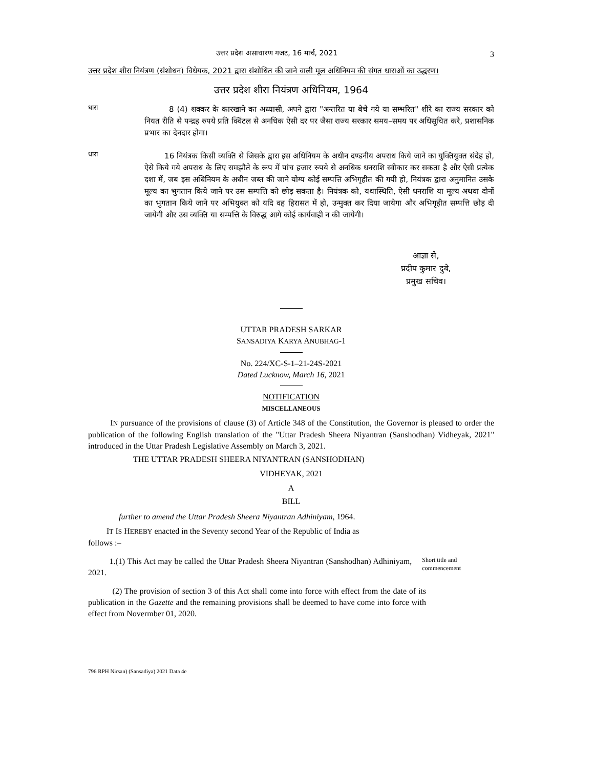उत्तर प्रदेश असाधारण गजट, 16 मार्च, 2021 3
उत्तर प्रदेश शीरा नियंत्रण (संशोधन) विधेयक, 2021 द्वारा संशोधित की जाने वाली मूल अधिनियम की संगत धाराओं का उद्धरण।
उत्तर प्रदेश शीरा नियंत्रण अधिनियम, 1964
धारा
8 (4) शक्कर के कारखाने का अध्यासी, अपने द्वारा "अन्तरित या बेचे गये या सम्भरित" शीरे का राज्य सरकार को नियत रीति से पन्द्रह रुपये प्रति क्विंटल से अनधिक ऐसी दर पर जैसा राज्य सरकार समय–समय पर अधिसूचित करे, प्रशासनिक प्रभार का देनदार होगा।
धारा
16 नियंत्रक किसी व्यक्ति से जिसके द्वारा इस अधिनियम के अधीन दण्डनीय अपराध किये जाने का युक्तियुक्त संदेह हो, ऐसे किये गये अपराध के लिए समझौते के रूप में पांच हजार रुपये से अनधिक धनराशि स्वीकार कर सकता है और ऐसी प्रत्येक दशा में, जब इस अधिनियम के अधीन जब्त की जाने योग्य कोई सम्पत्ति अभिगृहीत की गयी हो, नियंत्रक द्वारा अनुमानित उसके मूल्य का भुगतान किये जाने पर उस सम्पत्ति को छोड़ सकता है। नियंत्रक को, यथास्थिति, ऐसी धनराशि या मूल्य अथवा दोनों का भुगतान किये जाने पर अभियुक्त को यदि वह हिरासत में हो, उन्मुक्त कर दिया जायेगा और अभिगृहीत सम्पत्ति छोड़ दी जायेगी और उस व्यक्ति या सम्पत्ति के विरुद्ध आगे कोई कार्यवाही न की जायेगी।
आज्ञा से,
प्रदीप कुमार दुबे,
प्रमुख सचिव।
UTTAR PRADESH SARKAR
SANSADIYA KARYA ANUBHAG-1
No. 224/XC-S-1–21-24S-2021
Dated Lucknow, March 16, 2021
NOTIFICATION
MISCELLANEOUS
IN pursuance of the provisions of clause (3) of Article 348 of the Constitution, the Governor is pleased to order the publication of the following English translation of the "Uttar Pradesh Sheera Niyantran (Sanshodhan) Vidheyak, 2021" introduced in the Uttar Pradesh Legislative Assembly on March 3, 2021.
THE UTTAR PRADESH SHEERA NIYANTRAN (SANSHODHAN)
VIDHEYAK, 2021
A
BILL
further to amend the Uttar Pradesh Sheera Niyantran Adhiniyam, 1964.
IT IS HEREBY enacted in the Seventy second Year of the Republic of India as
follows :–
1.(1) This Act may be called the Uttar Pradesh Sheera Niyantran (Sanshodhan) Adhiniyam, 2021.
Short title and commencement
(2) The provision of section 3 of this Act shall come into force with effect from the date of its publication in the Gazette and the remaining provisions shall be deemed to have come into force with effect from Novermber 01, 2020.
796 RPH Nirsan) (Sansadiya) 2021 Data 4e